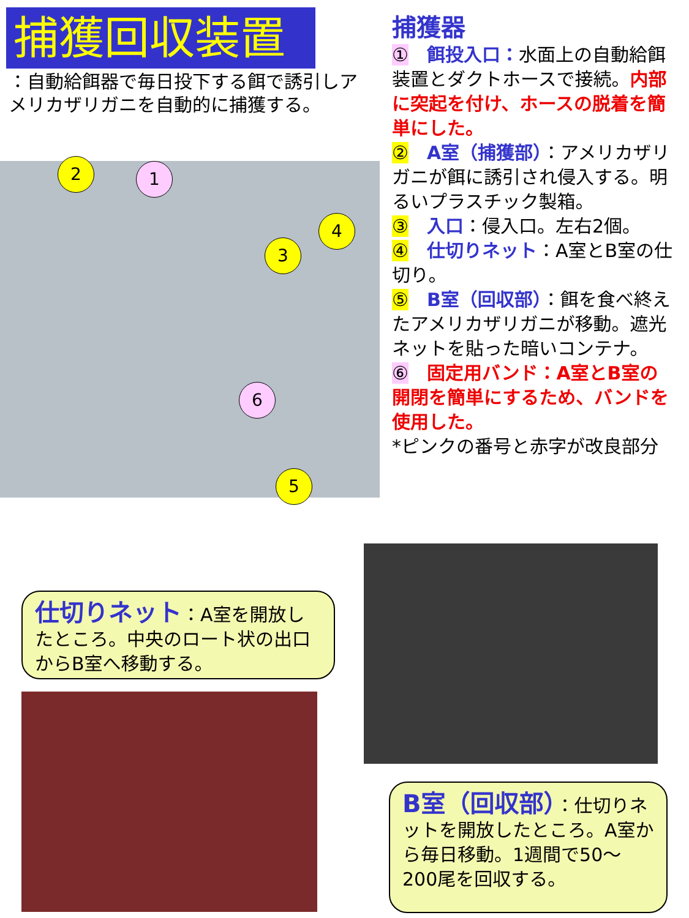捕獲回収装置
：自動給餌器で毎日投下する餌で誘引しアメリカザリガニを自動的に捕獲する。
捕獲器
①　餌投入口：水面上の自動給餌装置とダクトホースで接続。内部に突起を付け、ホースの脱着を簡単にした。
②　A室（捕獲部）：アメリカザリガニが餌に誘引され侵入する。明るいプラスチック製箱。
③　入口：侵入口。左右2個。
④　仕切りネット：A室とB室の仕切り。
⑤　B室（回収部）：餌を食べ終えたアメリカザリガニが移動。遮光ネットを貼った暗いコンテナ。
⑥　固定用バンド：A室とB室の開閉を簡単にするため、バンドを使用した。
*ピンクの番号と赤字が改良部分
2 1
4
3
6
5
仕切りネット：A室を開放したところ。中央のロート状の出口からB室へ移動する。
B室（回収部）：仕切りネットを開放したところ。A室から毎日移動。1週間で50～200尾を回収する。